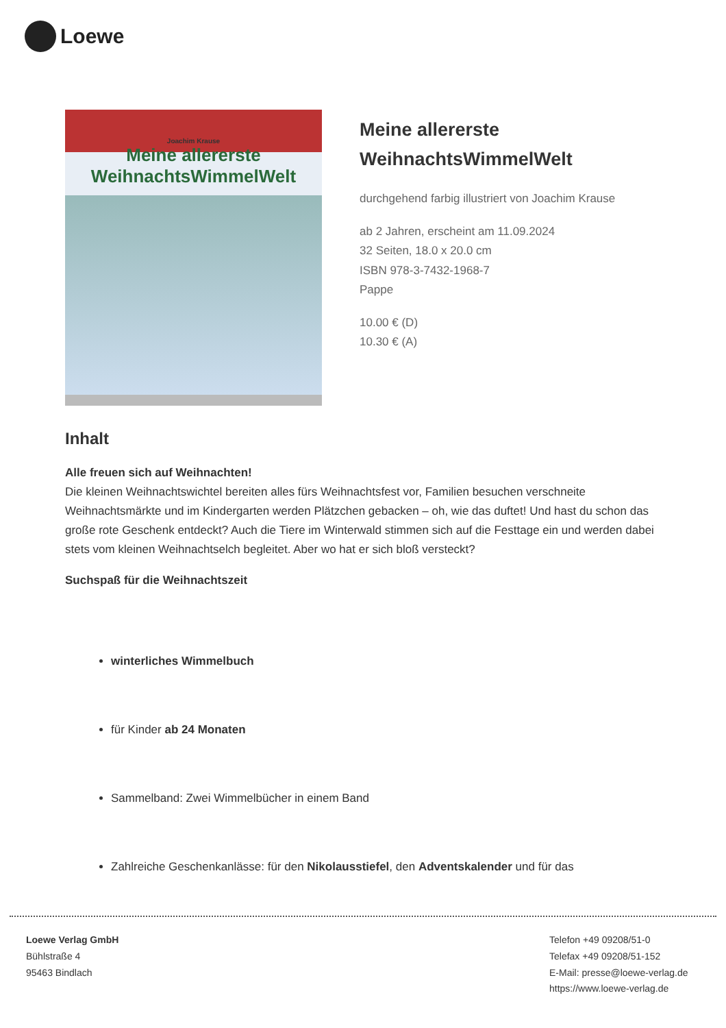Loewe
Joachim Krause
Meine allererste
WeihnachtsWimmelWelt
Meine allererste WeihnachtsWimmelWelt
durchgehend farbig illustriert von Joachim Krause
ab 2 Jahren, erscheint am 11.09.2024
32 Seiten, 18.0 x 20.0 cm
ISBN 978-3-7432-1968-7
Pappe
10.00 € (D)
10.30 € (A)
Inhalt
Alle freuen sich auf Weihnachten!
Die kleinen Weihnachtswichtel bereiten alles fürs Weihnachtsfest vor, Familien besuchen verschneite Weihnachtsmärkte und im Kindergarten werden Plätzchen gebacken – oh, wie das duftet! Und hast du schon das große rote Geschenk entdeckt? Auch die Tiere im Winterwald stimmen sich auf die Festtage ein und werden dabei stets vom kleinen Weihnachtselch begleitet. Aber wo hat er sich bloß versteckt?
Suchspaß für die Weihnachtszeit
winterliches Wimmelbuch
für Kinder ab 24 Monaten
Sammelband: Zwei Wimmelbücher in einem Band
Zahlreiche Geschenkanlässe: für den Nikolausstiefel, den Adventskalender und für das
Loewe Verlag GmbH
Bühlstraße 4
95463 Bindlach
Telefon +49 09208/51-0
Telefax +49 09208/51-152
E-Mail: presse@loewe-verlag.de
https://www.loewe-verlag.de